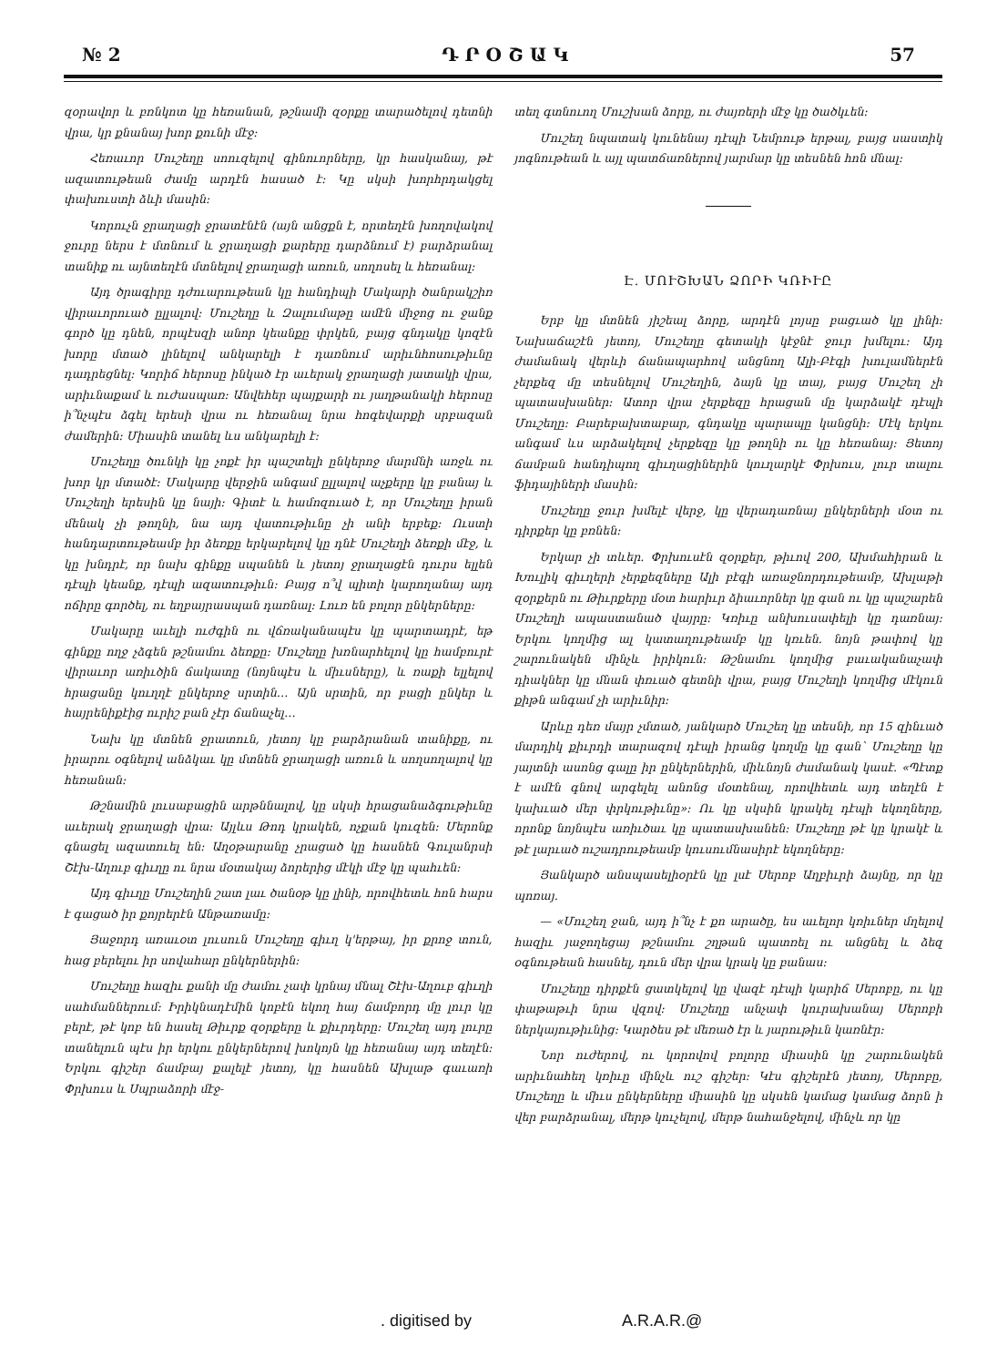№ 2 Դ Ր Օ Շ Ա Կ 57
զօրավոր և բռնկոտ կը հեռանան, թշնամի զօրքը տարածելով դետնի վրա, կր քնանայ խոր քունի մէջ:
Հեռաւոր Մուշեղը սոուզելով գինուորները, կր հասկանայ, թէ ազատութեան ժամը արդէն հասած է: Կը սկսի խորհրդակցել փախուստի ձևի մասին:
Կորուչն ջրաղացի ջրատէնէն (այն անցքն է, որտեղէն խողովակով ջուրը ներս է մտնում և ջրաղացի քարերը դարձնում է) բարձրանալ տանիք ու այնտեղէն մտնելով ջրաղացի առուն, սողոսել և հեռանալ:
Այդ ծրագիրը դժուարութեան կը հանդիպի Մակարի ծանրակշիռ վիրաւորուած ըլլալով: Մուշեղը և Զալումաթը ամէն միջոց ու ջանք գործ կը դնեն, որպէսզի անոր կեանքը փրկեն, բայց գնդակը կոզէն խորը մտած լինելով անկարելի է դառնում արիւնհոսութիւնը դադրեցնել: Կորիճ հերոսը ինկած էր աւերակ ջրաղացի յատակի վրա, արիւնաքամ և ուժասպառ: Անվեհեր պայքարի ու յաղթանակի հերոսը ի՞նչպէս ձգել երեսի վրա ու հեռանալ նրա հոգեվարքի սրբազան ժամերին: Միասին տանել ևս անկարելի է:
Մուշեղը ծունկի կը չոքէ իր պաշտելի ընկերոջ մարմնի առջև ու խոր կր մտածէ: Մակարը վերջին անգամ ըլլալով աչքերը կը բանայ և Մուշեղի երեսին կը նայի: Գիտէ և համոզուած է, որ Մուշեղը իրան մենակ չի թողնի, նա այդ վատութիւնը չի անի երբեք: Ուստի հանդարտութեամբ իր ձեռքը երկարելով կը դնէ Մուշեղի ձեռքի մէջ, և կը խնդրէ, որ նախ գինքը սպանեն և յետոյ ջրաղացէն դուրս ելլեն դէպի կեանք, դէպի ազատութիւն: Բայց ո՞վ պիտի կարողանայ այդ ոճիրը գործել, ու եղբայրասպան դառնալ: Լուռ են բոլոր ընկերները:
Մակարը աւելի ուժգին ու վճռականապէս կը պարտադրէ, եթ գինքը ողջ չձգեն թշնամու ձեռքը: Մուշեղը խռնարհելով կը համբուրէ վիրաւոր առիւծին ճակատը (նոյնպէս և միւսները), և ռաքի ելլելով հրացանը կուղղէ ընկերոջ սրտին… Այն սրտին, որ բացի ընկեր և հայրենիքէից ուրիշ բան չէր ճանաչել…
Նախ կը մտնեն ջրատուն, յետոյ կը բարձրանան տանիքը, ու իրարու օգնելով անձկաւ կը մտնեն ջրաղացի առուն և սողսողալով կը հեռանան:
Թշնամին լուսաբացին արթննալով, կը սկսի հրացանաձգութիւնը աւերակ ջրաղացի վրա: Այլևս Թոդ կրակեն, ոչքան կուզեն: Մերոնք գնացել ազատուել են: Աղօթարանը չրացած կը հասնեն Գուլանրսի Շէխ-Աղուբ գիւղը ու նրա մօտակայ ձորերից մէկի մէջ կը պահւեն:
Այդ գիւղը Մուշեղին շատ լաւ ծանօթ կը լինի, որովհետև հոն հարս է գացած իր քոյրերէն Անթառամը:
Յաջորդ առաւօտ լուսուն Մուշեղը գիւղ կ'երթայ, իր քրոջ տուն, հաց բերելու իր սովահար ընկերներին:
Մուշեղը հազիւ քանի մը ժամու չափ կրնայ մնալ Շէխ-Աղուբ գիւղի սահմաններում: Իրիկնադէմին կոբէն եկող հայ ճամբորդ մը լուր կը բերէ, թէ կոբ են հասել Թիւրք զօրքերը և քիւրդերը: Մուշեղ այդ լուրը տանելուն պէս իր երկու ընկերներով խոկոյն կը հեռանայ այդ տեղէն: Երկու գիշեր ճամբայ քալելէ յետոյ, կը հասնեն Ախլաթ գաւառի Փրխուս և Սպրաձորի մէջ-
տեղ գտնուող Մուշխան ձորը, ու ժայռերի մէջ կը ծածկւեն:
Մուշեղ նպատակ կունենայ դէպի Նեմրութ երթալ, բայց սաստիկ յոգնութեան և այլ պատճառներով յարմար կը տեսնեն հոն մնալ:
Է. ՄՈՒՇԽԱՆ ՁՈՐԻ ԿՌԻՒԸ
Երբ կը մտնեն յիշեալ ձորը, արդէն լոյսը բացւած կը լինի: Նախաճաշէն յետոյ, Մուշեղը գետակի կէջնէ ջուր խմելու: Այդ ժամանակ վերևի ճանապարհով անցնող Ալի-Բէգի խուլամներէն չերքեզ մը տեսնելով Մուշեղին, ձայն կը տայ, բայց Մուշեղ չի պատասխաներ: Ատոր վրա չերքեզը հրացան մը կարձակէ դէպի Մուշեղը: Բարեբախտաբար, գնդակը պարապը կանցնի: Մէկ երկու անգամ ևս արձակելով չերքեզը կը թողնի ու կը հեռանայ: Յետոյ ճամբան հանդիպող գիւղացիներին կուղարկէ Փրխուս, լուր տալու ֆիդայիների մասին:
Մուշեղը ջուր խմելէ վերջ, կը վերադառնայ ընկերների մօտ ու դիրքեր կը բռնեն:
Երկար չի տևեր. Փրխուսէն զօրքեր, թիւով 200, Ախմահիրան և Խուլիկ գիւղերի չերքեզները Ալի բէգի առաջնորդութեամբ, Ախլաթի զօրքերն ու Թիւրքերը մօտ հարիւր ձիաւորներ կը գան ու կը պաշարեն Մուշեղի ապաստանած վայրը: Կռիւը անխուսափելի կը դառնայ: Երկու կողմից ալ կատաղութեամբ կը կռւեն. նոյն թափով կը շարունակեն մինչև իրիկուն: Թշնամու կողմից բաւականաչափ դիակներ կը մնան փռւած գետնի վրա, բայց Մուշեղի կողմից մէկուն քիթն անգամ չի արիւնիր:
Արևը դեռ մայր չմտած, յանկարծ Մուշեղ կը տեսնի, որ 15 զինւած մարդիկ քիւրդի տարազով դէպի իրանց կողմը կը գան՝ Մուշեղը կը յայտնի ասոնց գալը իր ընկերներին, միևնոյն ժամանակ կասէ. «Պէտք է ամէն գնով արգելել անոնց մօտենալ, որովհետև այդ տեղէն է կախւած մեր փրկութիւնը»: Ու կը սկսին կրակել դէպի եկողները, որոնք նոյնպէս առիւծաւ կը պատասխանեն: Մուշեղը թէ կը կրակէ և թէ լարւած ուշադրութեամբ կուսումնասիրէ եկողները:
Յանկարծ անսպասելիօրէն կը լսէ Սերոբ Աղբիւրի ձայնը, որ կը պոռայ.
— «Մուշեղ ջան, այդ ի՞նչ է քո արածը, ես աւելոր կռիւներ մղելով հազիւ յաջողեցայ թշնամու շղթան պատռել ու անցնել և ձեզ օգնութեան հասնել, դուն մեր վրա կրակ կը բանաս:
Մուշեղը դիրքէն ցատկելով կը վազէ դէպի կարիճ Սերոբը, ու կը փաթաթւի նրա վզով: Մուշեղը անչափ կուրախանայ Սերոբի ներկայութիւնից: Կարծես թէ մեռած էր և յարութիւն կառնէր:
Նոր ուժերով, ու կորովով բոլորը միասին կը շարունակեն արիւնահեղ կռիւը մինչև ուշ գիշեր: Կէս գիշերէն յետոյ, Սերոբը, Մուշեղը և միւս ընկերները միասին կը սկսեն կամաց կամաց ձորն ի վեր բարձրանալ, մերթ կուչելով, մերթ նահանջելով, մինչև որ կը
. digitised by A.R.A.R.@